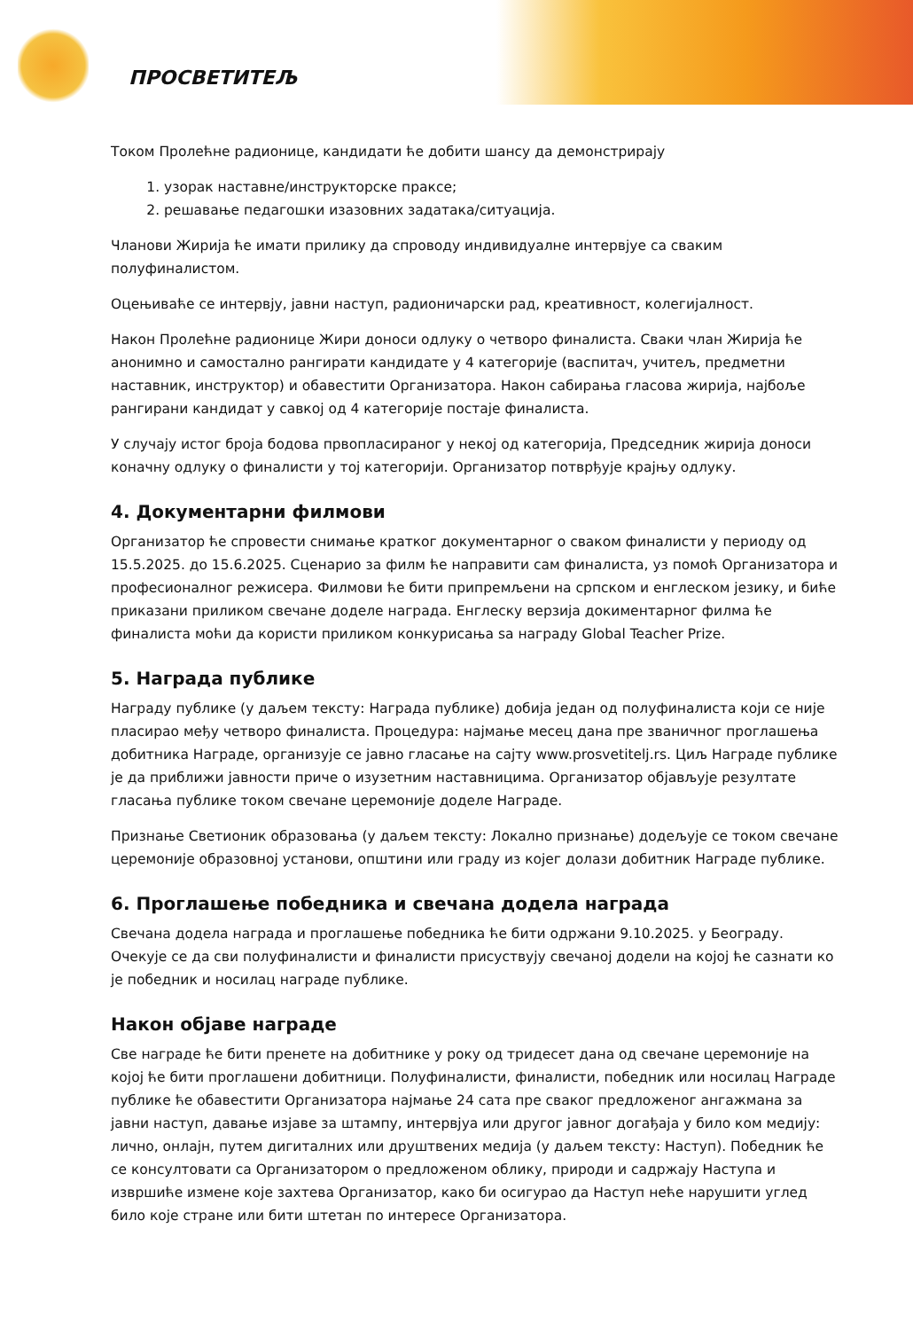ПРОСВЕТИТЕЉ
Током Пролећне радионице, кандидати ће добити шансу да демонстрирају
1. узорак наставне/инструкторске праксе;
2. решавање педагошки изазовних задатака/ситуација.
Чланови Жирија ће имати прилику да спроводу индивидуалне интервјуе са сваким полуфиналистом.
Оцењиваће се интервју, јавни наступ, радионичарски рад, креативност, колегијалност.
Након Пролећне радионице Жири доноси одлуку о четворо финалиста. Сваки члан Жирија ће анонимно и самостално рангирати кандидате у 4 категорије (васпитач, учитељ, предметни наставник, инструктор) и обавестити Организатора. Након сабирања гласова жирија, најбоље рангирани кандидат у савкој од 4 категорије постаје финалиста.
У случају истог броја бодова првопласираног у некој од категорија, Председник жирија доноси коначну одлуку о финалисти у тој категорији. Организатор потврђује крајњу одлуку.
4. Документарни филмови
Организатор ће спровести снимање кратког документарног о сваком финалисти у периоду од 15.5.2025. до 15.6.2025. Сценарио за филм ће направити сам финалиста, уз помоћ Организатора и професионалног режисера. Филмови ће бити припремљени на српском и енглеском језику, и биће приказани приликом свечане доделе награда. Енглеску верзија докиментарног филма ће финалиста моћи да користи приликом конкурисања sa награду Global Teacher Prize.
5. Награда публике
Награду публике (у даљем тексту: Награда публике) добија један од полуфиналиста који се није пласирао међу четворо финалиста. Процедура: најмање месец дана пре званичног проглашења добитника Награде, организује се јавно гласање на сајту www.prosvetitelj.rs. Циљ Награде публике је да приближи јавности приче о изузетним наставницима. Организатор објављује резултате гласања публике током свечане церемоније доделе Награде.
Признање Светионик образовања (у даљем тексту: Локално признање) додељује се током свечане церемоније образовној установи, општини или граду из којег долази добитник Награде публике.
6. Проглашење победника и свечана додела награда
Свечана додела награда и проглашење победника ће бити одржани 9.10.2025. у Београду. Очекује се да сви полуфиналисти и финалисти присуствују свечаној додели на којој ће сазнати ко је победник и носилац награде публике.
Након објаве награде
Све награде ће бити пренете на добитнике у року од тридесет дана од свечане церемоније на којој ће бити проглашени добитници. Полуфиналисти, финалисти, победник или носилац Награде публике ће обавестити Организатора најмање 24 сата пре сваког предложеног ангажмана за јавни наступ, давање изјаве за штампу, интервјуа или другог јавног догађаја у било ком медију: лично, онлајн, путем дигиталних или друштвених медија (у даљем тексту: Наступ). Победник ће се консултовати са Организатором о предложеном облику, природи и садржају Наступа и извршиће измене које захтева Организатор, како би осигурао да Наступ неће нарушити углед било које стране или бити штетан по интересе Организатора.